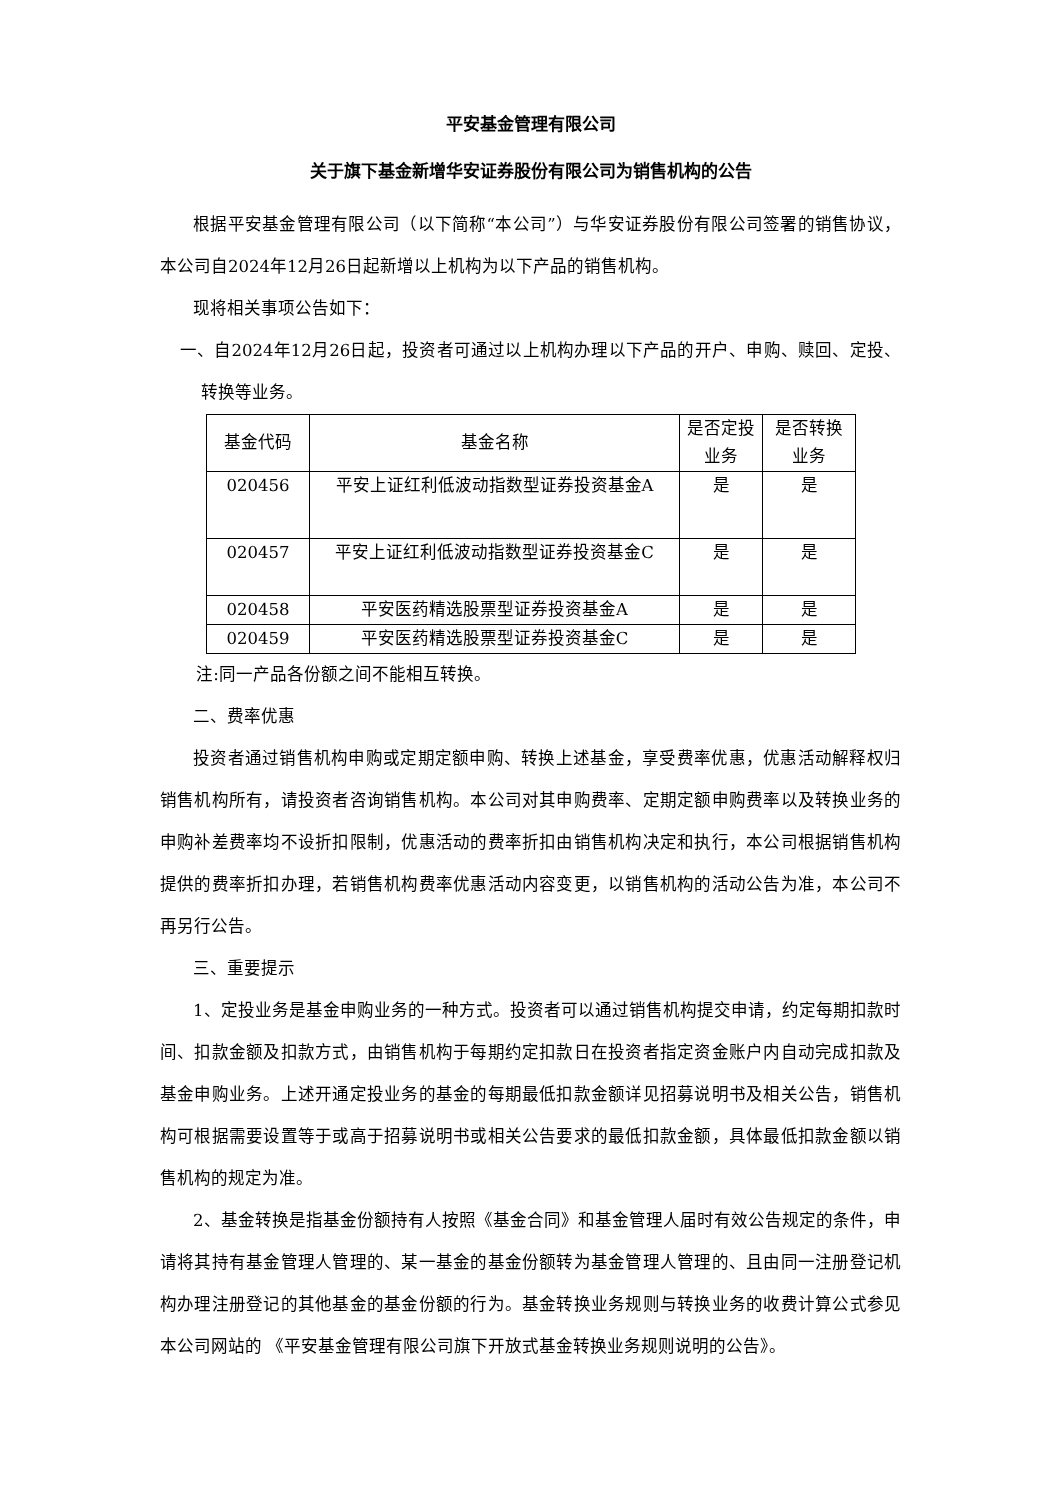平安基金管理有限公司
关于旗下基金新增华安证券股份有限公司为销售机构的公告
根据平安基金管理有限公司（以下简称“本公司”）与华安证券股份有限公司签署的销售协议，本公司自2024年12月26日起新增以上机构为以下产品的销售机构。
现将相关事项公告如下：
一、自2024年12月26日起，投资者可通过以上机构办理以下产品的开户、申购、赎回、定投、转换等业务。
| 基金代码 | 基金名称 | 是否定投业务 | 是否转换业务 |
| --- | --- | --- | --- |
| 020456 | 平安上证红利低波动指数型证券投资基金A | 是 | 是 |
| 020457 | 平安上证红利低波动指数型证券投资基金C | 是 | 是 |
| 020458 | 平安医药精选股票型证券投资基金A | 是 | 是 |
| 020459 | 平安医药精选股票型证券投资基金C | 是 | 是 |
注:同一产品各份额之间不能相互转换。
二、费率优惠
投资者通过销售机构申购或定期定额申购、转换上述基金，享受费率优惠，优惠活动解释权归销售机构所有，请投资者咨询销售机构。本公司对其申购费率、定期定额申购费率以及转换业务的申购补差费率均不设折扣限制，优惠活动的费率折扣由销售机构决定和执行，本公司根据销售机构提供的费率折扣办理，若销售机构费率优惠活动内容变更，以销售机构的活动公告为准，本公司不再另行公告。
三、重要提示
1、定投业务是基金申购业务的一种方式。投资者可以通过销售机构提交申请，约定每期扣款时间、扣款金额及扣款方式，由销售机构于每期约定扣款日在投资者指定资金账户内自动完成扣款及基金申购业务。上述开通定投业务的基金的每期最低扣款金额详见招募说明书及相关公告，销售机构可根据需要设置等于或高于招募说明书或相关公告要求的最低扣款金额，具体最低扣款金额以销售机构的规定为准。
2、基金转换是指基金份额持有人按照《基金合同》和基金管理人届时有效公告规定的条件，申请将其持有基金管理人管理的、某一基金的基金份额转为基金管理人管理的、且由同一注册登记机构办理注册登记的其他基金的基金份额的行为。基金转换业务规则与转换业务的收费计算公式参见本公司网站的 《平安基金管理有限公司旗下开放式基金转换业务规则说明的公告》。